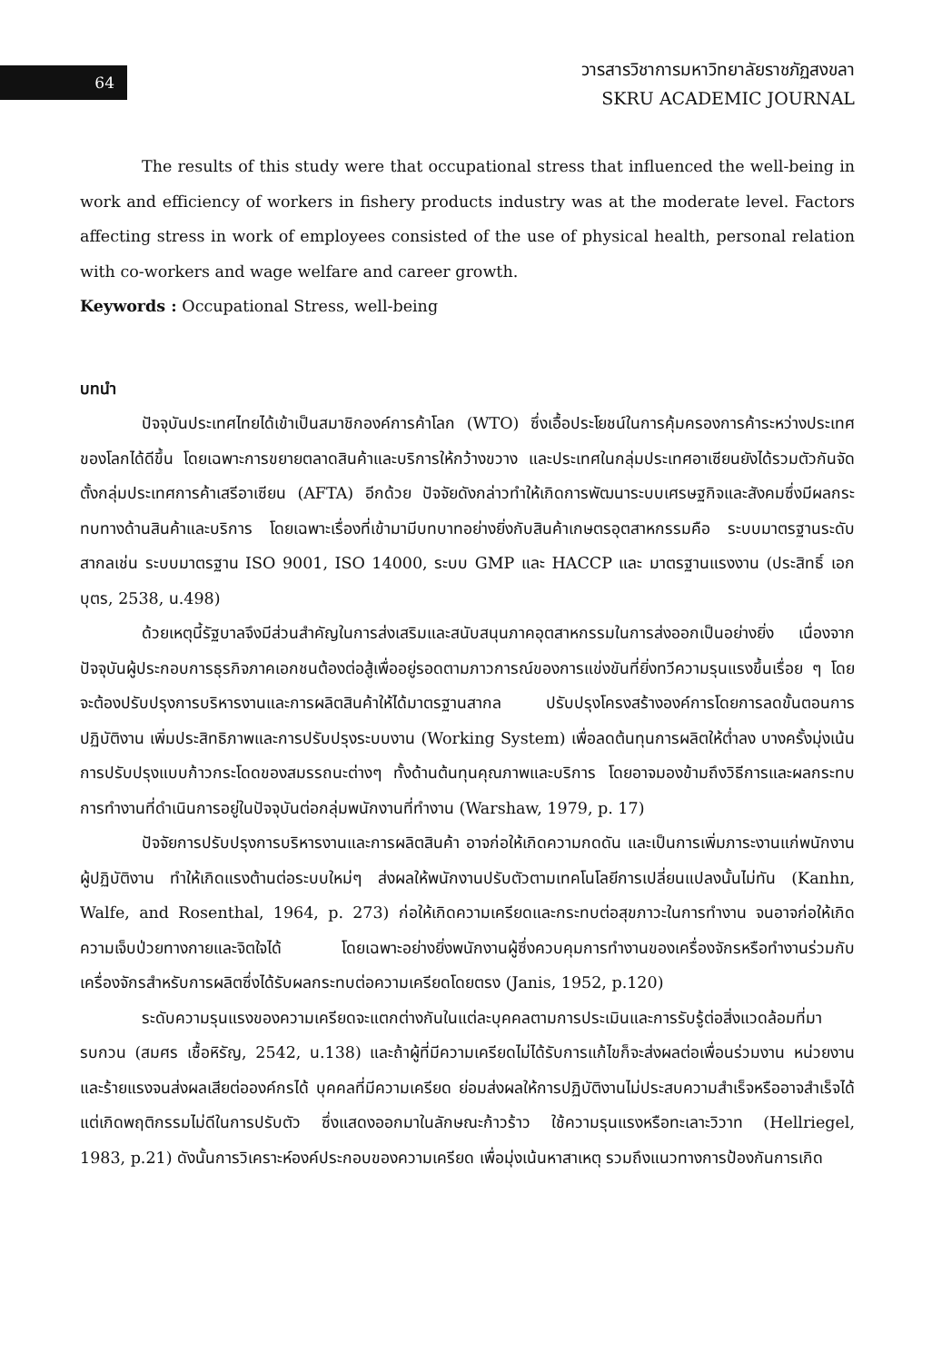64
วารสารวิชาการมหาวิทยาลัยราชภัฏสงขลา
SKRU ACADEMIC JOURNAL
The results of this study were that occupational stress that influenced the well-being in work and efficiency of workers in fishery products industry was at the moderate level. Factors affecting stress in work of employees consisted of the use of physical health, personal relation with co-workers and wage welfare and career growth.
Keywords : Occupational Stress, well-being
บทนำ
ปัจจุบันประเทศไทยได้เข้าเป็นสมาชิกองค์การค้าโลก (WTO) ซึ่งเอื้อประโยชน์ในการคุ้มครองการค้าระหว่างประเทศของโลกได้ดีขึ้น โดยเฉพาะการขยายตลาดสินค้าและบริการให้กว้างขวาง และประเทศในกลุ่มประเทศอาเซียนยังได้รวมตัวกันจัดตั้งกลุ่มประเทศการค้าเสรีอาเซียน (AFTA) อีกด้วย ปัจจัยดังกล่าวทำให้เกิดการพัฒนาระบบเศรษฐกิจและสังคมซึ่งมีผลกระทบทางด้านสินค้าและบริการ โดยเฉพาะเรื่องที่เข้ามามีบทบาทอย่างยิ่งกับสินค้าเกษตรอุตสาหกรรมคือ ระบบมาตรฐานระดับสากลเช่น ระบบมาตรฐาน ISO 9001, ISO 14000, ระบบ GMP และ HACCP และ มาตรฐานแรงงาน (ประสิทธิ์ เอกบุตร, 2538, น.498)
ด้วยเหตุนี้รัฐบาลจึงมีส่วนสำคัญในการส่งเสริมและสนับสนุนภาคอุตสาหกรรมในการส่งออกเป็นอย่างยิ่ง เนื่องจากปัจจุบันผู้ประกอบการธุรกิจภาคเอกชนต้องต่อสู้เพื่ออยู่รอดตามภาวการณ์ของการแข่งขันที่ยิ่งทวีความรุนแรงขึ้นเรื่อย ๆ โดยจะต้องปรับปรุงการบริหารงานและการผลิตสินค้าให้ได้มาตรฐานสากล ปรับปรุงโครงสร้างองค์การโดยการลดขั้นตอนการปฏิบัติงาน เพิ่มประสิทธิภาพและการปรับปรุงระบบงาน (Working System) เพื่อลดต้นทุนการผลิตให้ต่ำลง บางครั้งมุ่งเน้นการปรับปรุงแบบก้าวกระโดดของสมรรถนะต่างๆ ทั้งด้านต้นทุนคุณภาพและบริการ โดยอาจมองข้ามถึงวิธีการและผลกระทบการทำงานที่ดำเนินการอยู่ในปัจจุบันต่อกลุ่มพนักงานที่ทำงาน (Warshaw, 1979, p. 17)
ปัจจัยการปรับปรุงการบริหารงานและการผลิตสินค้า อาจก่อให้เกิดความกดดัน และเป็นการเพิ่มภาระงานแก่พนักงานผู้ปฏิบัติงาน ทำให้เกิดแรงต้านต่อระบบใหม่ๆ ส่งผลให้พนักงานปรับตัวตามเทคโนโลยีการเปลี่ยนแปลงนั้นไม่ทัน (Kanhn, Walfe, and Rosenthal, 1964, p. 273) ก่อให้เกิดความเครียดและกระทบต่อสุขภาวะในการทำงาน จนอาจก่อให้เกิดความเจ็บป่วยทางกายและจิตใจได้ โดยเฉพาะอย่างยิ่งพนักงานผู้ซึ่งควบคุมการทำงานของเครื่องจักรหรือทำงานร่วมกับเครื่องจักรสำหรับการผลิตซึ่งได้รับผลกระทบต่อความเครียดโดยตรง (Janis, 1952, p.120)
ระดับความรุนแรงของความเครียดจะแตกต่างกันในแต่ละบุคคลตามการประเมินและการรับรู้ต่อสิ่งแวดล้อมที่มารบกวน (สมศร เชื้อหิรัญ, 2542, น.138) และถ้าผู้ที่มีความเครียดไม่ได้รับการแก้ไขก็จะส่งผลต่อเพื่อนร่วมงาน หน่วยงาน และร้ายแรงจนส่งผลเสียต่อองค์กรได้ บุคคลที่มีความเครียด ย่อมส่งผลให้การปฏิบัติงานไม่ประสบความสำเร็จหรืออาจสำเร็จได้ แต่เกิดพฤติกรรมไม่ดีในการปรับตัว ซึ่งแสดงออกมาในลักษณะก้าวร้าว ใช้ความรุนแรงหรือทะเลาะวิวาท (Hellriegel, 1983, p.21) ดังนั้นการวิเคราะห์องค์ประกอบของความเครียด เพื่อมุ่งเน้นหาสาเหตุ รวมถึงแนวทางการป้องกันการเกิด